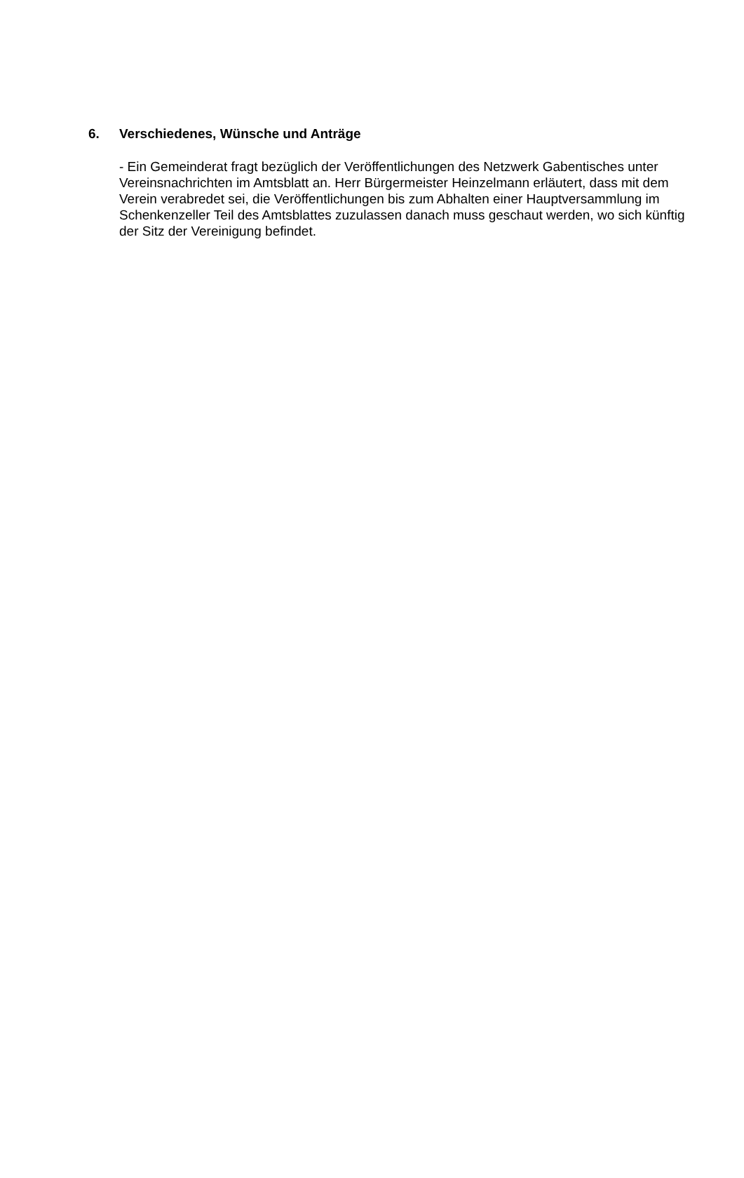6. Verschiedenes, Wünsche und Anträge
- Ein Gemeinderat fragt bezüglich der Veröffentlichungen des Netzwerk Gabentisches unter Vereinsnachrichten im Amtsblatt an. Herr Bürgermeister Heinzelmann erläutert, dass mit dem Verein verabredet sei, die Veröffentlichungen bis zum Abhalten einer Hauptversammlung im Schenkenzeller Teil des Amtsblattes zuzulassen danach muss geschaut werden, wo sich künftig der Sitz der Vereinigung befindet.